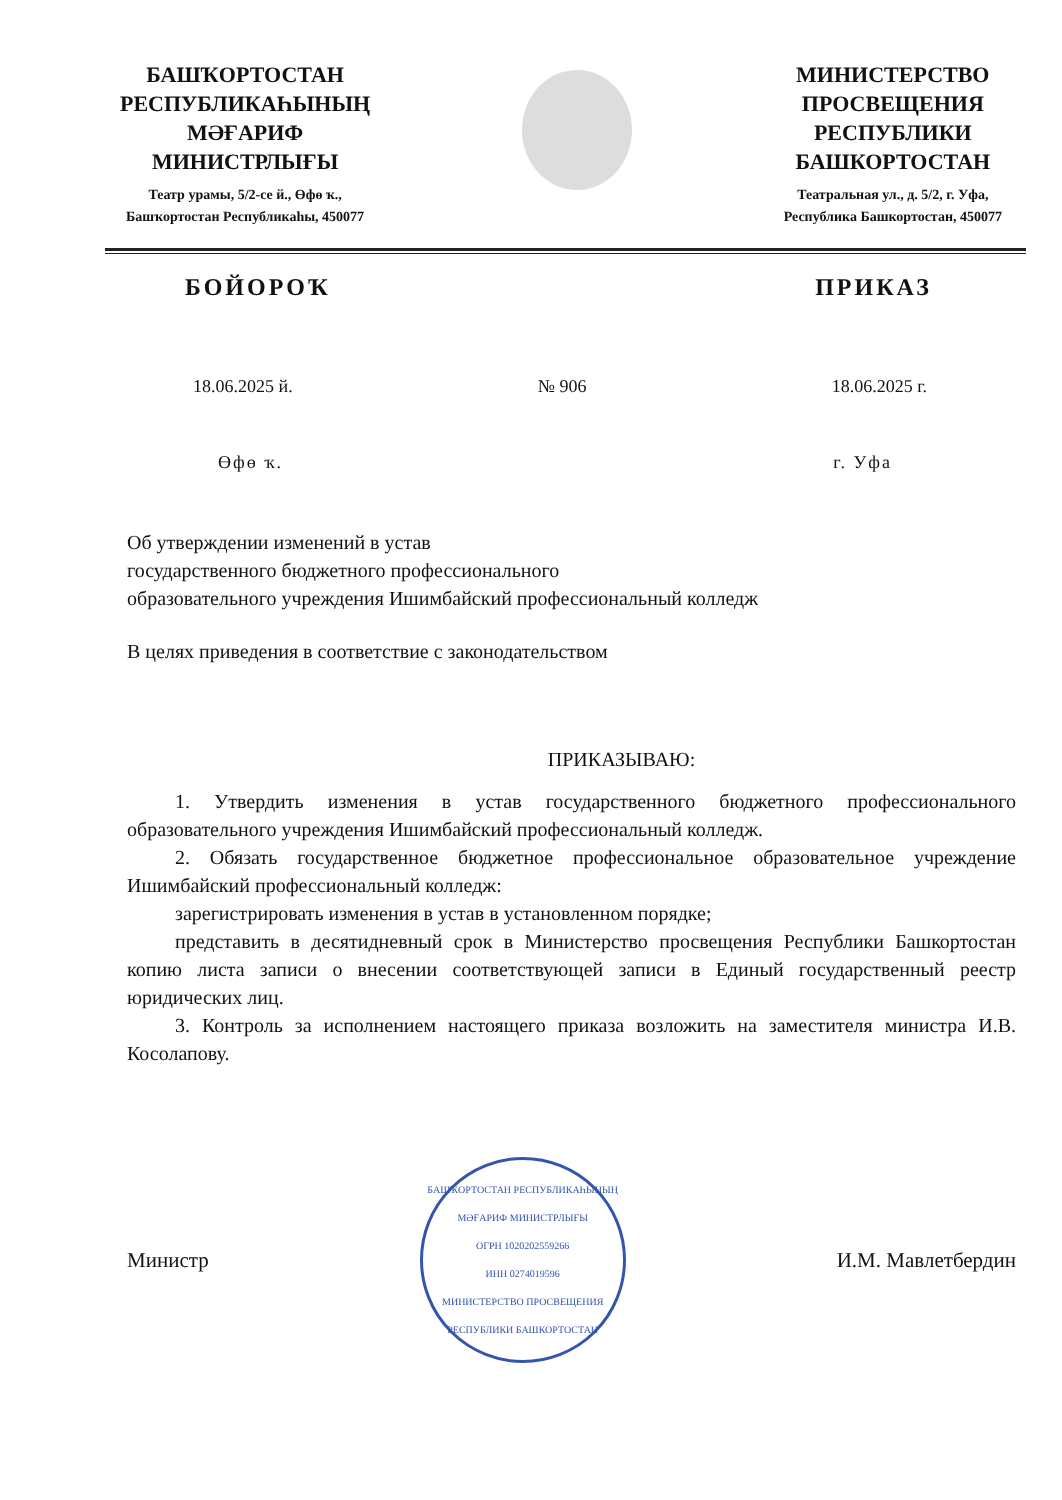БАШҠОРТОСТАН
РЕСПУБЛИКАҺЫНЫҢ
МӘҒАРИФ
МИНИСТРЛЫҒЫ
Театр урамы, 5/2-се й., Өфө ҡ.,
Башҡортостан Республикаһы, 450077
МИНИСТЕРСТВО
ПРОСВЕЩЕНИЯ
РЕСПУБЛИКИ
БАШКОРТОСТАН
Театральная ул., д. 5/2, г. Уфа,
Республика Башкортостан, 450077
БОЙОРОҠ ПРИКАЗ
18.06.2025 й. № 906 18.06.2025 г.
Өфө ҡ. г. Уфа
Об утверждении изменений в устав
государственного бюджетного профессионального
образовательного учреждения Ишимбайский профессиональный колледж
В целях приведения в соответствие с законодательством
ПРИКАЗЫВАЮ:
1. Утвердить изменения в устав государственного бюджетного профессионального образовательного учреждения Ишимбайский профессиональный колледж.
2. Обязать государственное бюджетное профессиональное образовательное учреждение Ишимбайский профессиональный колледж:
зарегистрировать изменения в устав в установленном порядке;
представить в десятидневный срок в Министерство просвещения Республики Башкортостан копию листа записи о внесении соответствующей записи в Единый государственный реестр юридических лиц.
3. Контроль за исполнением настоящего приказа возложить на заместителя министра И.В. Косолапову.
Министр
БАШҠОРТОСТАН РЕСПУБЛИКАҺЫНЫҢ МӘҒАРИФ МИНИСТРЛЫҒЫ
ОГРН 1020202559266
ИНН 0274019596
МИНИСТЕРСТВО ПРОСВЕЩЕНИЯ РЕСПУБЛИКИ БАШКОРТОСТАН
И.М. Мавлетбердин